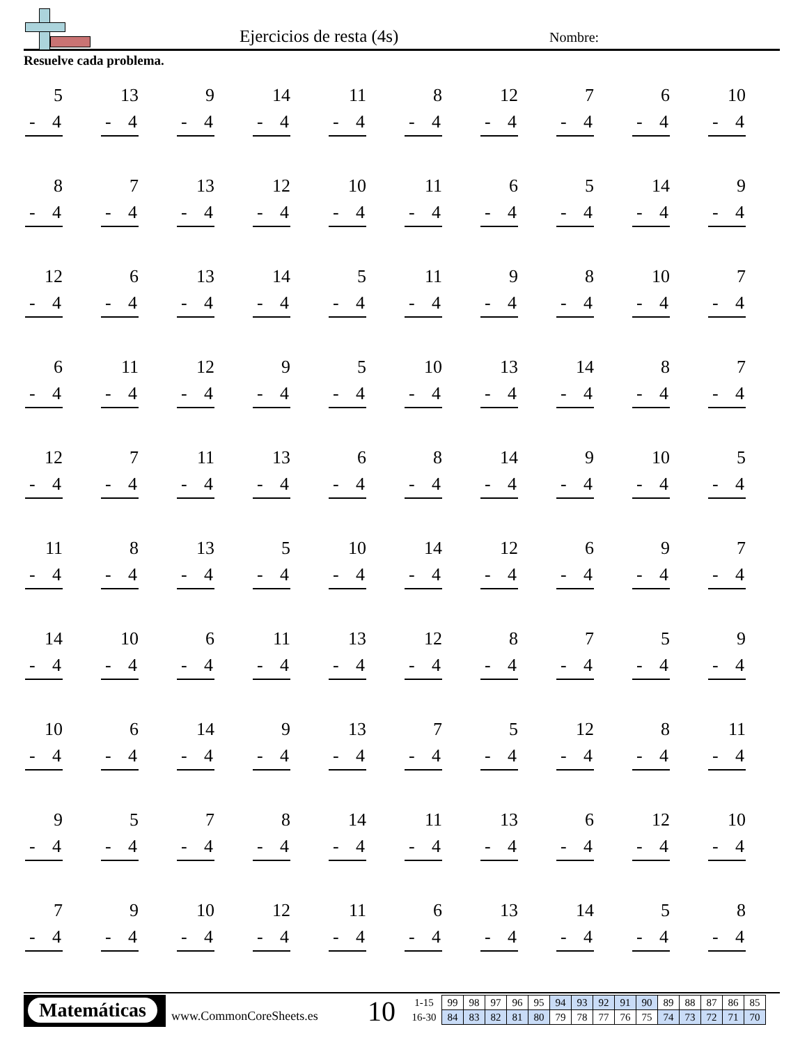Ejercicios de resta (4s) Nombre:
Resuelve cada problema.
| 5 - 4 | 13 - 4 | 9 - 4 | 14 - 4 | 11 - 4 | 8 - 4 | 12 - 4 | 7 - 4 | 6 - 4 | 10 - 4 |
| 8 - 4 | 7 - 4 | 13 - 4 | 12 - 4 | 10 - 4 | 11 - 4 | 6 - 4 | 5 - 4 | 14 - 4 | 9 - 4 |
| 12 - 4 | 6 - 4 | 13 - 4 | 14 - 4 | 5 - 4 | 11 - 4 | 9 - 4 | 8 - 4 | 10 - 4 | 7 - 4 |
| 6 - 4 | 11 - 4 | 12 - 4 | 9 - 4 | 5 - 4 | 10 - 4 | 13 - 4 | 14 - 4 | 8 - 4 | 7 - 4 |
| 12 - 4 | 7 - 4 | 11 - 4 | 13 - 4 | 6 - 4 | 8 - 4 | 14 - 4 | 9 - 4 | 10 - 4 | 5 - 4 |
| 11 - 4 | 8 - 4 | 13 - 4 | 5 - 4 | 10 - 4 | 14 - 4 | 12 - 4 | 6 - 4 | 9 - 4 | 7 - 4 |
| 14 - 4 | 10 - 4 | 6 - 4 | 11 - 4 | 13 - 4 | 12 - 4 | 8 - 4 | 7 - 4 | 5 - 4 | 9 - 4 |
| 10 - 4 | 6 - 4 | 14 - 4 | 9 - 4 | 13 - 4 | 7 - 4 | 5 - 4 | 12 - 4 | 8 - 4 | 11 - 4 |
| 9 - 4 | 5 - 4 | 7 - 4 | 8 - 4 | 14 - 4 | 11 - 4 | 13 - 4 | 6 - 4 | 12 - 4 | 10 - 4 |
| 7 - 4 | 9 - 4 | 10 - 4 | 12 - 4 | 11 - 4 | 6 - 4 | 13 - 4 | 14 - 4 | 5 - 4 | 8 - 4 |
Matemáticas
www.CommonCoreSheets.es 10
| 1-15 | 99 | 98 | 97 | 96 | 95 | 94 | 93 | 92 | 91 | 90 | 89 | 88 | 87 | 86 | 85 |
| 16-30 | 84 | 83 | 82 | 81 | 80 | 79 | 78 | 77 | 76 | 75 | 74 | 73 | 72 | 71 | 70 |